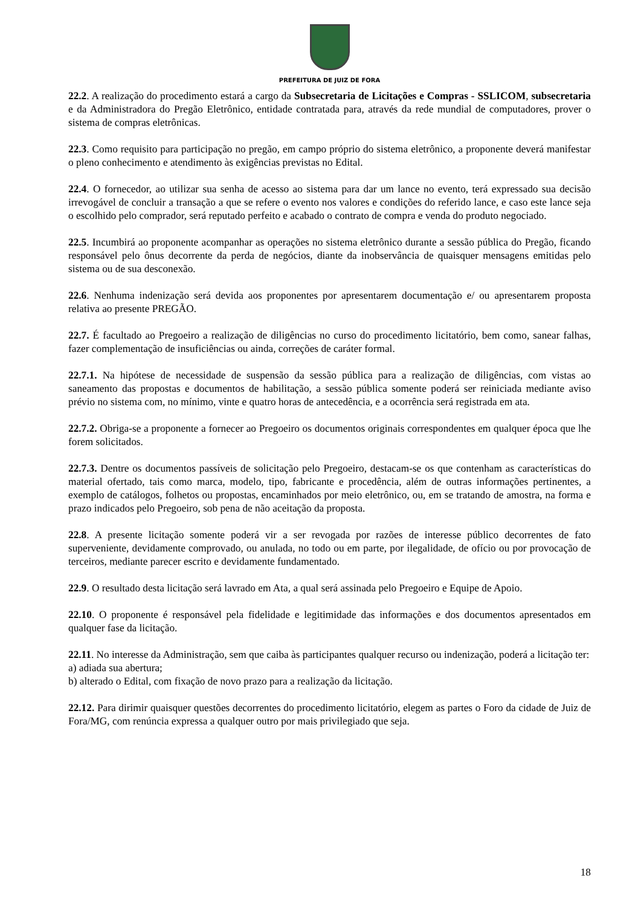PREFEITURA DE JUIZ DE FORA
22.2. A realização do procedimento estará a cargo da Subsecretaria de Licitações e Compras - SSLICOM, subsecretaria e da Administradora do Pregão Eletrônico, entidade contratada para, através da rede mundial de computadores, prover o sistema de compras eletrônicas.
22.3. Como requisito para participação no pregão, em campo próprio do sistema eletrônico, a proponente deverá manifestar o pleno conhecimento e atendimento às exigências previstas no Edital.
22.4. O fornecedor, ao utilizar sua senha de acesso ao sistema para dar um lance no evento, terá expressado sua decisão irrevogável de concluir a transação a que se refere o evento nos valores e condições do referido lance, e caso este lance seja o escolhido pelo comprador, será reputado perfeito e acabado o contrato de compra e venda do produto negociado.
22.5. Incumbirá ao proponente acompanhar as operações no sistema eletrônico durante a sessão pública do Pregão, ficando responsável pelo ônus decorrente da perda de negócios, diante da inobservância de quaisquer mensagens emitidas pelo sistema ou de sua desconexão.
22.6. Nenhuma indenização será devida aos proponentes por apresentarem documentação e/ ou apresentarem proposta relativa ao presente PREGÃO.
22.7. É facultado ao Pregoeiro a realização de diligências no curso do procedimento licitatório, bem como, sanear falhas, fazer complementação de insuficiências ou ainda, correções de caráter formal.
22.7.1. Na hipótese de necessidade de suspensão da sessão pública para a realização de diligências, com vistas ao saneamento das propostas e documentos de habilitação, a sessão pública somente poderá ser reiniciada mediante aviso prévio no sistema com, no mínimo, vinte e quatro horas de antecedência, e a ocorrência será registrada em ata.
22.7.2. Obriga-se a proponente a fornecer ao Pregoeiro os documentos originais correspondentes em qualquer época que lhe forem solicitados.
22.7.3. Dentre os documentos passíveis de solicitação pelo Pregoeiro, destacam-se os que contenham as características do material ofertado, tais como marca, modelo, tipo, fabricante e procedência, além de outras informações pertinentes, a exemplo de catálogos, folhetos ou propostas, encaminhados por meio eletrônico, ou, em se tratando de amostra, na forma e prazo indicados pelo Pregoeiro, sob pena de não aceitação da proposta.
22.8. A presente licitação somente poderá vir a ser revogada por razões de interesse público decorrentes de fato superveniente, devidamente comprovado, ou anulada, no todo ou em parte, por ilegalidade, de ofício ou por provocação de terceiros, mediante parecer escrito e devidamente fundamentado.
22.9. O resultado desta licitação será lavrado em Ata, a qual será assinada pelo Pregoeiro e Equipe de Apoio.
22.10. O proponente é responsável pela fidelidade e legitimidade das informações e dos documentos apresentados em qualquer fase da licitação.
22.11. No interesse da Administração, sem que caiba às participantes qualquer recurso ou indenização, poderá a licitação ter:
a) adiada sua abertura;
b) alterado o Edital, com fixação de novo prazo para a realização da licitação.
22.12. Para dirimir quaisquer questões decorrentes do procedimento licitatório, elegem as partes o Foro da cidade de Juiz de Fora/MG, com renúncia expressa a qualquer outro por mais privilegiado que seja.
18